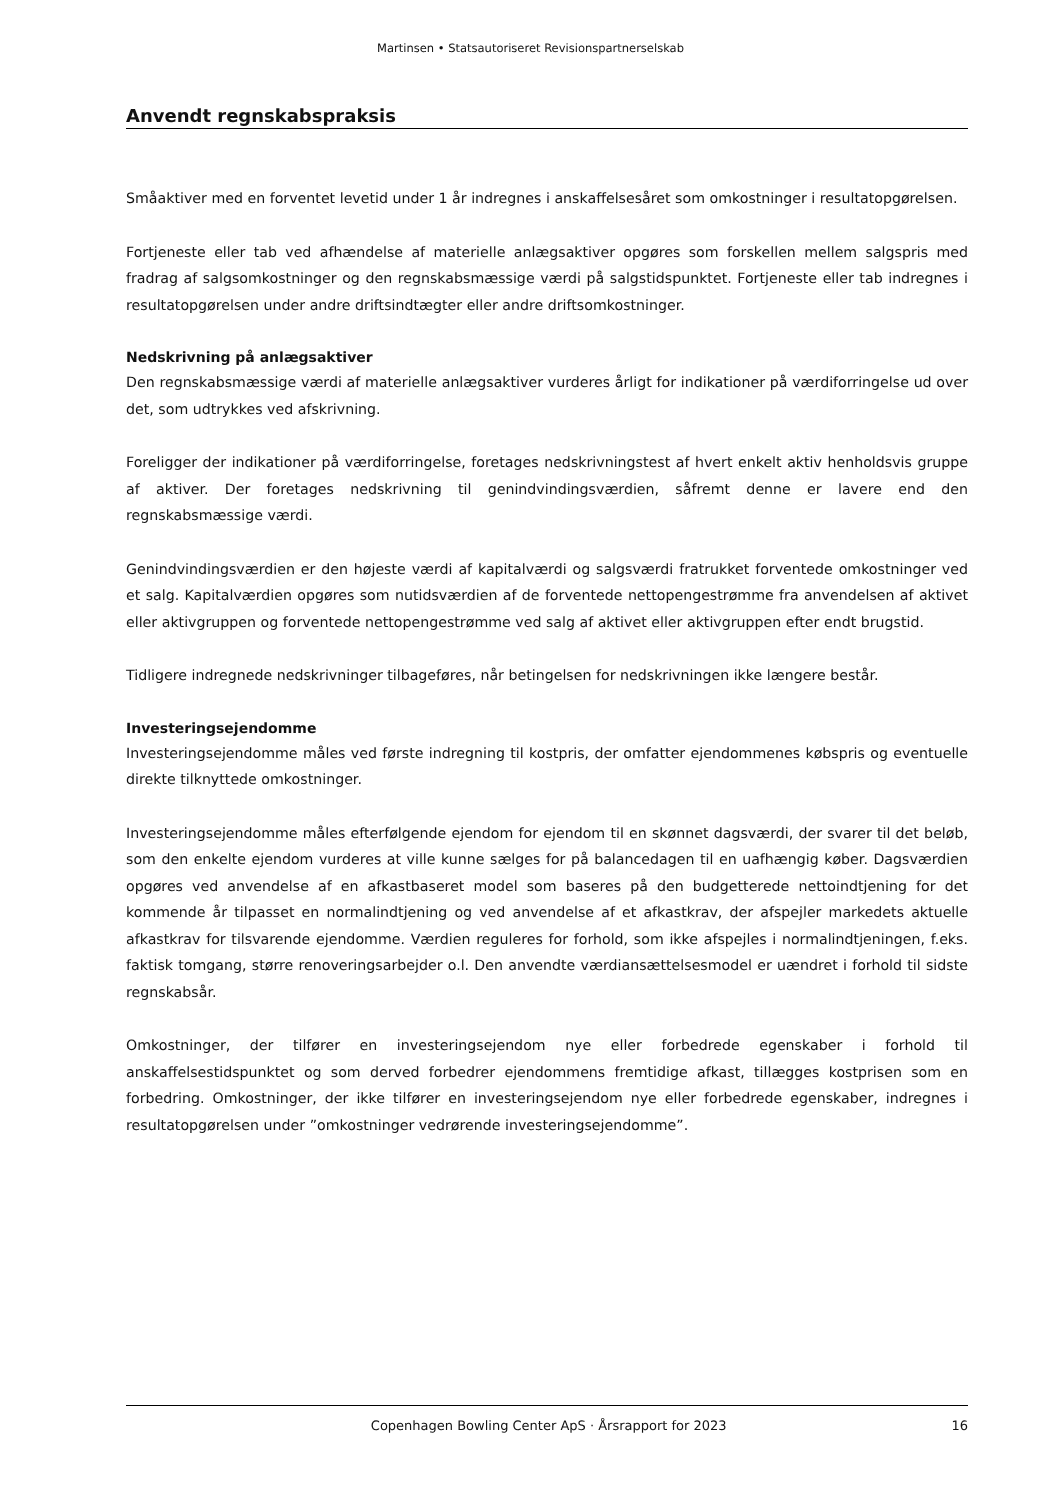Martinsen • Statsautoriseret Revisionspartnerselskab
Anvendt regnskabspraksis
Småaktiver med en forventet levetid under 1 år indregnes i anskaffelsesåret som omkostninger i resultatopgørelsen.
Fortjeneste eller tab ved afhændelse af materielle anlægsaktiver opgøres som forskellen mellem salgspris med fradrag af salgsomkostninger og den regnskabsmæssige værdi på salgstidspunktet. Fortjeneste eller tab indregnes i resultatopgørelsen under andre driftsindtægter eller andre driftsomkostninger.
Nedskrivning på anlægsaktiver
Den regnskabsmæssige værdi af materielle anlægsaktiver vurderes årligt for indikationer på værdiforringelse ud over det, som udtrykkes ved afskrivning.
Foreligger der indikationer på værdiforringelse, foretages nedskrivningstest af hvert enkelt aktiv henholdsvis gruppe af aktiver. Der foretages nedskrivning til genindvindingsværdien, såfremt denne er lavere end den regnskabsmæssige værdi.
Genindvindingsværdien er den højeste værdi af kapitalværdi og salgsværdi fratrukket forventede omkostninger ved et salg. Kapitalværdien opgøres som nutidsværdien af de forventede nettopengestrømme fra anvendelsen af aktivet eller aktivgruppen og forventede nettopengestrømme ved salg af aktivet eller aktivgruppen efter endt brugstid.
Tidligere indregnede nedskrivninger tilbageføres, når betingelsen for nedskrivningen ikke længere består.
Investeringsejendomme
Investeringsejendomme måles ved første indregning til kostpris, der omfatter ejendommenes købspris og eventuelle direkte tilknyttede omkostninger.
Investeringsejendomme måles efterfølgende ejendom for ejendom til en skønnet dagsværdi, der svarer til det beløb, som den enkelte ejendom vurderes at ville kunne sælges for på balancedagen til en uafhængig køber. Dagsværdien opgøres ved anvendelse af en afkastbaseret model som baseres på den budgetterede nettoindtjening for det kommende år tilpasset en normalindtjening og ved anvendelse af et afkastkrav, der afspejler markedets aktuelle afkastkrav for tilsvarende ejendomme. Værdien reguleres for forhold, som ikke afspejles i normalindtjeningen, f.eks. faktisk tomgang, større renoveringsarbejder o.l. Den anvendte værdiansættelsesmodel er uændret i forhold til sidste regnskabsår.
Omkostninger, der tilfører en investeringsejendom nye eller forbedrede egenskaber i forhold til anskaffelsestidspunktet og som derved forbedrer ejendommens fremtidige afkast, tillægges kostprisen som en forbedring. Omkostninger, der ikke tilfører en investeringsejendom nye eller forbedrede egenskaber, indregnes i resultatopgørelsen under ”omkostninger vedrørende investeringsejendomme”.
Copenhagen Bowling Center ApS · Årsrapport for 2023 16